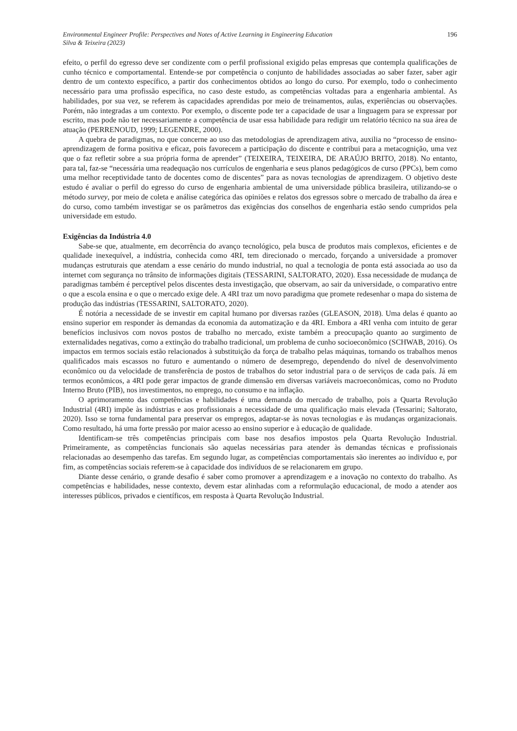Environmental Engineer Profile: Perspectives and Notes of Active Learning in Engineering Education
Silva & Teixeira (2023)
196
efeito, o perfil do egresso deve ser condizente com o perfil profissional exigido pelas empresas que contempla qualificações de cunho técnico e comportamental. Entende-se por competência o conjunto de habilidades associadas ao saber fazer, saber agir dentro de um contexto específico, a partir dos conhecimentos obtidos ao longo do curso. Por exemplo, todo o conhecimento necessário para uma profissão específica, no caso deste estudo, as competências voltadas para a engenharia ambiental. As habilidades, por sua vez, se referem às capacidades aprendidas por meio de treinamentos, aulas, experiências ou observações. Porém, não integradas a um contexto. Por exemplo, o discente pode ter a capacidade de usar a linguagem para se expressar por escrito, mas pode não ter necessariamente a competência de usar essa habilidade para redigir um relatório técnico na sua área de atuação (PERRENOUD, 1999; LEGENDRE, 2000).
A quebra de paradigmas, no que concerne ao uso das metodologias de aprendizagem ativa, auxilia no “processo de ensino-aprendizagem de forma positiva e eficaz, pois favorecem a participação do discente e contribui para a metacognição, uma vez que o faz refletir sobre a sua própria forma de aprender” (TEIXEIRA, TEIXEIRA, DE ARAÚJO BRITO, 2018). No entanto, para tal, faz-se “necessária uma readequação nos currículos de engenharia e seus planos pedagógicos de curso (PPCs), bem como uma melhor receptividade tanto de docentes como de discentes” para as novas tecnologias de aprendizagem. O objetivo deste estudo é avaliar o perfil do egresso do curso de engenharia ambiental de uma universidade pública brasileira, utilizando-se o método survey, por meio de coleta e análise categórica das opiniões e relatos dos egressos sobre o mercado de trabalho da área e do curso, como também investigar se os parâmetros das exigências dos conselhos de engenharia estão sendo cumpridos pela universidade em estudo.
Exigências da Indústria 4.0
Sabe-se que, atualmente, em decorrência do avanço tecnológico, pela busca de produtos mais complexos, eficientes e de qualidade inexequível, a indústria, conhecida como 4RI, tem direcionado o mercado, forçando a universidade a promover mudanças estruturais que atendam a esse cenário do mundo industrial, no qual a tecnologia de ponta está associada ao uso da internet com segurança no trânsito de informações digitais (TESSARINI, SALTORATO, 2020). Essa necessidade de mudança de paradigmas também é perceptível pelos discentes desta investigação, que observam, ao sair da universidade, o comparativo entre o que a escola ensina e o que o mercado exige dele. A 4RI traz um novo paradigma que promete redesenhar o mapa do sistema de produção das indústrias (TESSARINI, SALTORATO, 2020).
É notória a necessidade de se investir em capital humano por diversas razões (GLEASON, 2018). Uma delas é quanto ao ensino superior em responder às demandas da economia da automatização e da 4RI. Embora a 4RI venha com intuito de gerar benefícios inclusivos com novos postos de trabalho no mercado, existe também a preocupação quanto ao surgimento de externalidades negativas, como a extinção do trabalho tradicional, um problema de cunho socioeconômico (SCHWAB, 2016). Os impactos em termos sociais estão relacionados à substituição da força de trabalho pelas máquinas, tornando os trabalhos menos qualificados mais escassos no futuro e aumentando o número de desemprego, dependendo do nível de desenvolvimento econômico ou da velocidade de transferência de postos de trabalhos do setor industrial para o de serviços de cada país. Já em termos econômicos, a 4RI pode gerar impactos de grande dimensão em diversas variáveis macroeconômicas, como no Produto Interno Bruto (PIB), nos investimentos, no emprego, no consumo e na inflação.
O aprimoramento das competências e habilidades é uma demanda do mercado de trabalho, pois a Quarta Revolução Industrial (4RI) impõe às indústrias e aos profissionais a necessidade de uma qualificação mais elevada (Tessarini; Saltorato, 2020). Isso se torna fundamental para preservar os empregos, adaptar-se às novas tecnologias e às mudanças organizacionais. Como resultado, há uma forte pressão por maior acesso ao ensino superior e à educação de qualidade.
Identificam-se três competências principais com base nos desafios impostos pela Quarta Revolução Industrial. Primeiramente, as competências funcionais são aquelas necessárias para atender às demandas técnicas e profissionais relacionadas ao desempenho das tarefas. Em segundo lugar, as competências comportamentais são inerentes ao indivíduo e, por fim, as competências sociais referem-se à capacidade dos indivíduos de se relacionarem em grupo.
Diante desse cenário, o grande desafio é saber como promover a aprendizagem e a inovação no contexto do trabalho. As competências e habilidades, nesse contexto, devem estar alinhadas com a reformulação educacional, de modo a atender aos interesses públicos, privados e científicos, em resposta à Quarta Revolução Industrial.